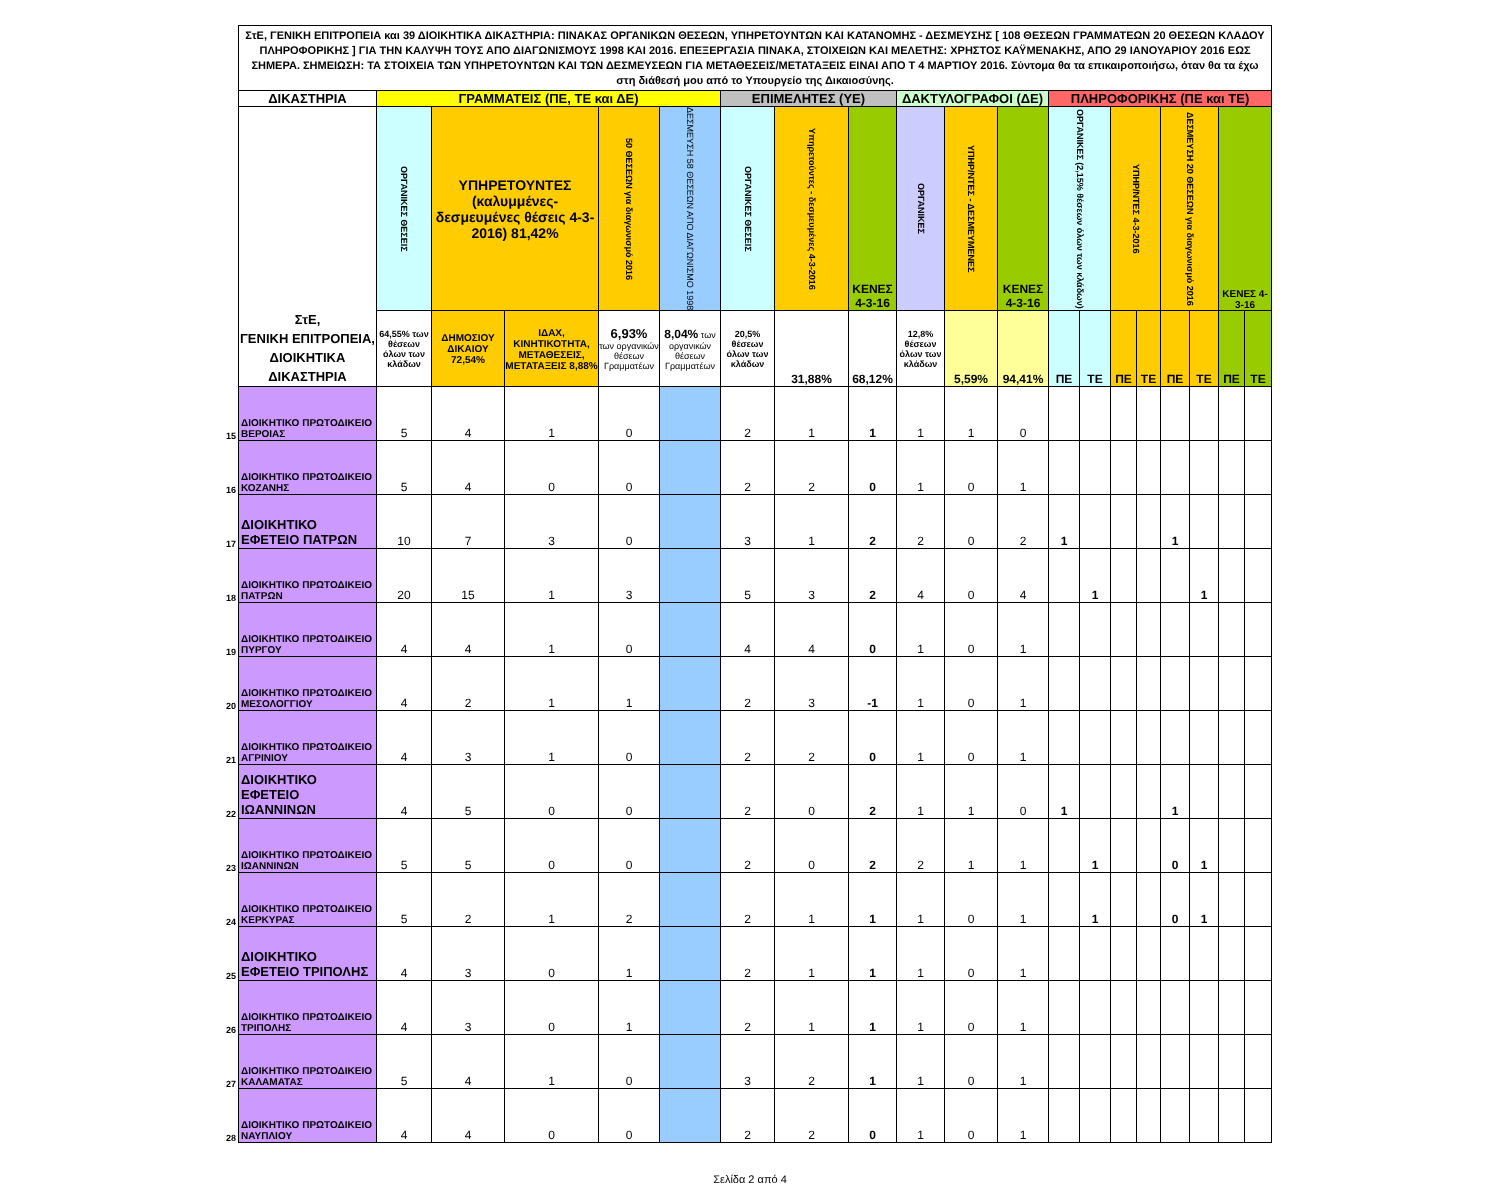| | ΣτΕ, ΓΕΝΙΚΗ ΕΠΙΤΡΟΠΕΙΑ και 39 ΔΙΟΙΚΗΤΙΚΑ ΔΙΚΑΣΤΗΡΙΑ: ΠΙΝΑΚΑΣ ΟΡΓΑΝΙΚΩΝ ΘΕΣΕΩΝ, ΥΠΗΡΕΤΟΥΝΤΩΝ ΚΑΙ ΚΑΤΑΝΟΜΗΣ - ΔΕΣΜΕΥΣΗΣ [ 108 ΘΕΣΕΩΝ ΓΡΑΜΜΑΤΕΩΝ 20 ΘΕΣΕΩΝ ΚΛΑΔΟΥ ΠΛΗΡΟΦΟΡΙΚΗΣ ] ΓΙΑ ΤΗΝ ΚΑΛΥΨΗ ΤΟΥΣ ΑΠΟ ΔΙΑΓΩΝΙΣΜΟΥΣ 1998 ΚΑΙ 2016. ΕΠΕΞΕΡΓΑΣΙΑ ΠΙΝΑΚΑ, ΣΤΟΙΧΕΙΩΝ ΚΑΙ ΜΕΛΕΤΗΣ: ΧΡΗΣΤΟΣ ΚΑΫΜΕΝΑΚΗΣ, ΑΠΟ 29 ΙΑΝΟΥΑΡΙΟΥ 2016 ΕΩΣ ΣΗΜΕΡΑ. ΣΗΜΕΙΩΣΗ: ΤΑ ΣΤΟΙΧΕΙΑ ΤΩΝ ΥΠΗΡΕΤΟΥΝΤΩΝ ΚΑΙ ΤΩΝ ΔΕΣΜΕΥΣΕΩΝ ΓΙΑ ΜΕΤΑΘΕΣΕΙΣ/ΜΕΤΑΤΑΞΕΙΣ ΕΙΝΑΙ ΑΠΟ Τ 4 ΜΑΡΤΙΟΥ 2016. Σύντομα θα τα επικαιροποιήσω, όταν θα τα έχω στη διάθεσή μου από το Υπουργείο της Δικαιοσύνης. | | | | | | | | | | | | | | | | | | | |
| | ΔΙΚΑΣΤΗΡΙΑ | ΓΡΑΜΜΑΤΕΙΣ (ΠΕ, ΤΕ και ΔΕ) | | | | | ΕΠΙΜΕΛΗΤΕΣ (ΥΕ) | | | ΔΑΚΤΥΛΟΓΡΑΦΟΙ (ΔΕ) | | | ΠΛΗΡΟΦΟΡΙΚΗΣ (ΠΕ και ΤΕ) | | | | | | | |
| | ΣτΕ, ΓΕΝΙΚΗ ΕΠΙΤΡΟΠΕΙΑ, ΔΙΟΙΚΗΤΙΚΑ ΔΙΚΑΣΤΗΡΙΑ | ΟΡΓΑΝΙΚΕΣ ΘΕΣΕΙΣ | ΥΠΗΡΕΤΟΥΝΤΕΣ (καλυμμένες-δεσμευμένες θέσεις 4-3-2016) 81,42% | | 50 ΘΕΣΕΩΝ για διαγωνισμό 2016 | ΔΕΣΜΕΥΣΗ 58 ΘΕΣΕΩΝ ΑΠΟ ΔΙΑΓΩΝΙΣΜΟ 1998 | ΟΡΓΑΝΙΚΕΣ ΘΕΣΕΙΣ | Υπηρετούντες - δεσμευμένες 4-3-2016 | ΚΕΝΕΣ 4-3-16 | ΟΡΓΑΝΙΚΕΣ | ΥΠΗΡ/ΝΤΕΣ - ΔΕΣΜΕΥΜΕΝΕΣ | ΚΕΝΕΣ 4-3-16 | ΟΡΓΑΝΙΚΕΣ (2,15% θέσεων όλων των κλάδων) | | ΥΠΗΡ/ΝΤΕΣ 4-3-2016 | | ΔΕΣΜΕΥΣΗ 20 ΘΕΣΕΩΝ για διαγωνισμό 2016 | | ΚΕΝΕΣ 4-3-16 | |
| | | 64,55% των θέσεων όλων των κλάδων | ΔΗΜΟΣΙΟΥ ΔΙΚΑΙΟΥ 72,54% | ΙΔΑΧ, ΚΙΝΗΤΙΚΟΤΗΤΑ, ΜΕΤΑΘΕΣΕΙΣ, ΜΕΤΑΤΑΞΕΙΣ 8,88% | 6,93% των οργανικών θέσεων Γραμματέων | 8,04% των οργανικών θέσεων Γραμματέων | 20,5% θέσεων όλων των κλάδων | 31,88% | 68,12% | 12,8% θέσεων όλων των κλάδων | 5,59% | 94,41% | ΠΕ | ΤΕ | ΠΕ | ΤΕ | ΠΕ | ΤΕ | ΠΕ | ΤΕ |
| 15 | ΔΙΟΙΚΗΤΙΚΟ ΠΡΩΤΟΔΙΚΕΙΟ ΒΕΡΟΙΑΣ | 5 | 4 | 1 | 0 | | 2 | 1 | 1 | 1 | 1 | 0 | | | | | | | | |
| 16 | ΔΙΟΙΚΗΤΙΚΟ ΠΡΩΤΟΔΙΚΕΙΟ ΚΟΖΑΝΗΣ | 5 | 4 | 0 | 0 | | 2 | 2 | 0 | 1 | 0 | 1 | | | | | | | | |
| 17 | ΔΙΟΙΚΗΤΙΚΟ ΕΦΕΤΕΙΟ ΠΑΤΡΩΝ | 10 | 7 | 3 | 0 | | 3 | 1 | 2 | 2 | 0 | 2 | 1 | | | | 1 | | | |
| 18 | ΔΙΟΙΚΗΤΙΚΟ ΠΡΩΤΟΔΙΚΕΙΟ ΠΑΤΡΩΝ | 20 | 15 | 1 | 3 | | 5 | 3 | 2 | 4 | 0 | 4 | | 1 | | | | 1 | | |
| 19 | ΔΙΟΙΚΗΤΙΚΟ ΠΡΩΤΟΔΙΚΕΙΟ ΠΥΡΓΟΥ | 4 | 4 | 1 | 0 | | 4 | 4 | 0 | 1 | 0 | 1 | | | | | | | | |
| 20 | ΔΙΟΙΚΗΤΙΚΟ ΠΡΩΤΟΔΙΚΕΙΟ ΜΕΣΟΛΟΓΓΙΟΥ | 4 | 2 | 1 | 1 | | 2 | 3 | -1 | 1 | 0 | 1 | | | | | | | | |
| 21 | ΔΙΟΙΚΗΤΙΚΟ ΠΡΩΤΟΔΙΚΕΙΟ ΑΓΡΙΝΙΟΥ | 4 | 3 | 1 | 0 | | 2 | 2 | 0 | 1 | 0 | 1 | | | | | | | | |
| 22 | ΔΙΟΙΚΗΤΙΚΟ ΕΦΕΤΕΙΟ ΙΩΑΝΝΙΝΩΝ | 4 | 5 | 0 | 0 | | 2 | 0 | 2 | 1 | 1 | 0 | 1 | | | | 1 | | | |
| 23 | ΔΙΟΙΚΗΤΙΚΟ ΠΡΩΤΟΔΙΚΕΙΟ ΙΩΑΝΝΙΝΩΝ | 5 | 5 | 0 | 0 | | 2 | 0 | 2 | 2 | 1 | 1 | | 1 | | | 0 | 1 | | |
| 24 | ΔΙΟΙΚΗΤΙΚΟ ΠΡΩΤΟΔΙΚΕΙΟ ΚΕΡΚΥΡΑΣ | 5 | 2 | 1 | 2 | | 2 | 1 | 1 | 1 | 0 | 1 | | 1 | | | 0 | 1 | | |
| 25 | ΔΙΟΙΚΗΤΙΚΟ ΕΦΕΤΕΙΟ ΤΡΙΠΟΛΗΣ | 4 | 3 | 0 | 1 | | 2 | 1 | 1 | 1 | 0 | 1 | | | | | | | | |
| 26 | ΔΙΟΙΚΗΤΙΚΟ ΠΡΩΤΟΔΙΚΕΙΟ ΤΡΙΠΟΛΗΣ | 4 | 3 | 0 | 1 | | 2 | 1 | 1 | 1 | 0 | 1 | | | | | | | | |
| 27 | ΔΙΟΙΚΗΤΙΚΟ ΠΡΩΤΟΔΙΚΕΙΟ ΚΑΛΑΜΑΤΑΣ | 5 | 4 | 1 | 0 | | 3 | 2 | 1 | 1 | 0 | 1 | | | | | | | | |
| 28 | ΔΙΟΙΚΗΤΙΚΟ ΠΡΩΤΟΔΙΚΕΙΟ ΝΑΥΠΛΙΟΥ | 4 | 4 | 0 | 0 | | 2 | 2 | 0 | 1 | 0 | 1 | | | | | | | | |
Σελίδα 2 από 4